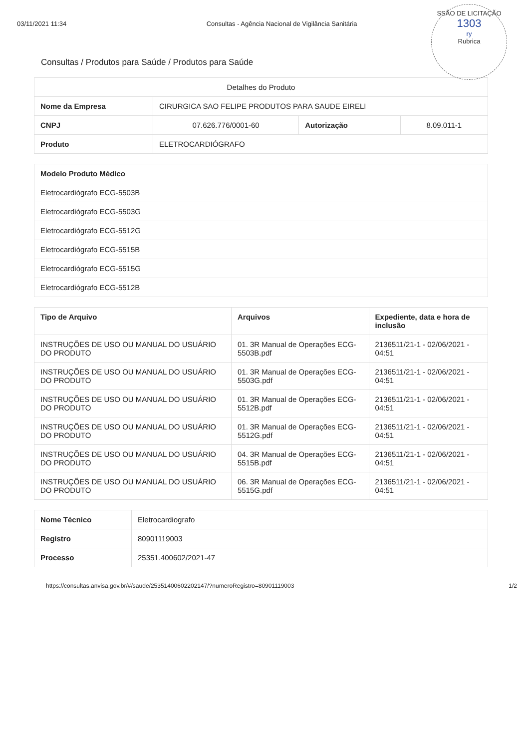03/11/2021 11:34 Consultas - Agência Nacional de Vigilância Sanitária
SSÃO DE LICITAÇÃO
1303
ry
Rubrica
Consultas / Produtos para Saúde / Produtos para Saúde
| Detalhes do Produto | | | |
| Nome da Empresa | CIRURGICA SAO FELIPE PRODUTOS PARA SAUDE EIRELI | | |
| CNPJ | 07.626.776/0001-60 | Autorização | 8.09.011-1 |
| Produto | ELETROCARDIÓGRAFO | | |
| Modelo Produto Médico |
| --- |
| Eletrocardiógrafo ECG-5503B |
| Eletrocardiógrafo ECG-5503G |
| Eletrocardiógrafo ECG-5512G |
| Eletrocardiógrafo ECG-5515B |
| Eletrocardiógrafo ECG-5515G |
| Eletrocardiógrafo ECG-5512B |
| Tipo de Arquivo | Arquivos | Expediente, data e hora de inclusão |
| --- | --- | --- |
| INSTRUÇÕES DE USO OU MANUAL DO USUÁRIO DO PRODUTO | 01. 3R Manual de Operações ECG-5503B.pdf | 2136511/21-1 - 02/06/2021 - 04:51 |
| INSTRUÇÕES DE USO OU MANUAL DO USUÁRIO DO PRODUTO | 01. 3R Manual de Operações ECG-5503G.pdf | 2136511/21-1 - 02/06/2021 - 04:51 |
| INSTRUÇÕES DE USO OU MANUAL DO USUÁRIO DO PRODUTO | 01. 3R Manual de Operações ECG-5512B.pdf | 2136511/21-1 - 02/06/2021 - 04:51 |
| INSTRUÇÕES DE USO OU MANUAL DO USUÁRIO DO PRODUTO | 01. 3R Manual de Operações ECG-5512G.pdf | 2136511/21-1 - 02/06/2021 - 04:51 |
| INSTRUÇÕES DE USO OU MANUAL DO USUÁRIO DO PRODUTO | 04. 3R Manual de Operações ECG-5515B.pdf | 2136511/21-1 - 02/06/2021 - 04:51 |
| INSTRUÇÕES DE USO OU MANUAL DO USUÁRIO DO PRODUTO | 06. 3R Manual de Operações ECG-5515G.pdf | 2136511/21-1 - 02/06/2021 - 04:51 |
| Nome Técnico | Eletrocardiografo |
| Registro | 80901119003 |
| Processo | 25351.400602/2021-47 |
https://consultas.anvisa.gov.br/#/saude/25351400602202147/?numeroRegistro=80901119003 1/2